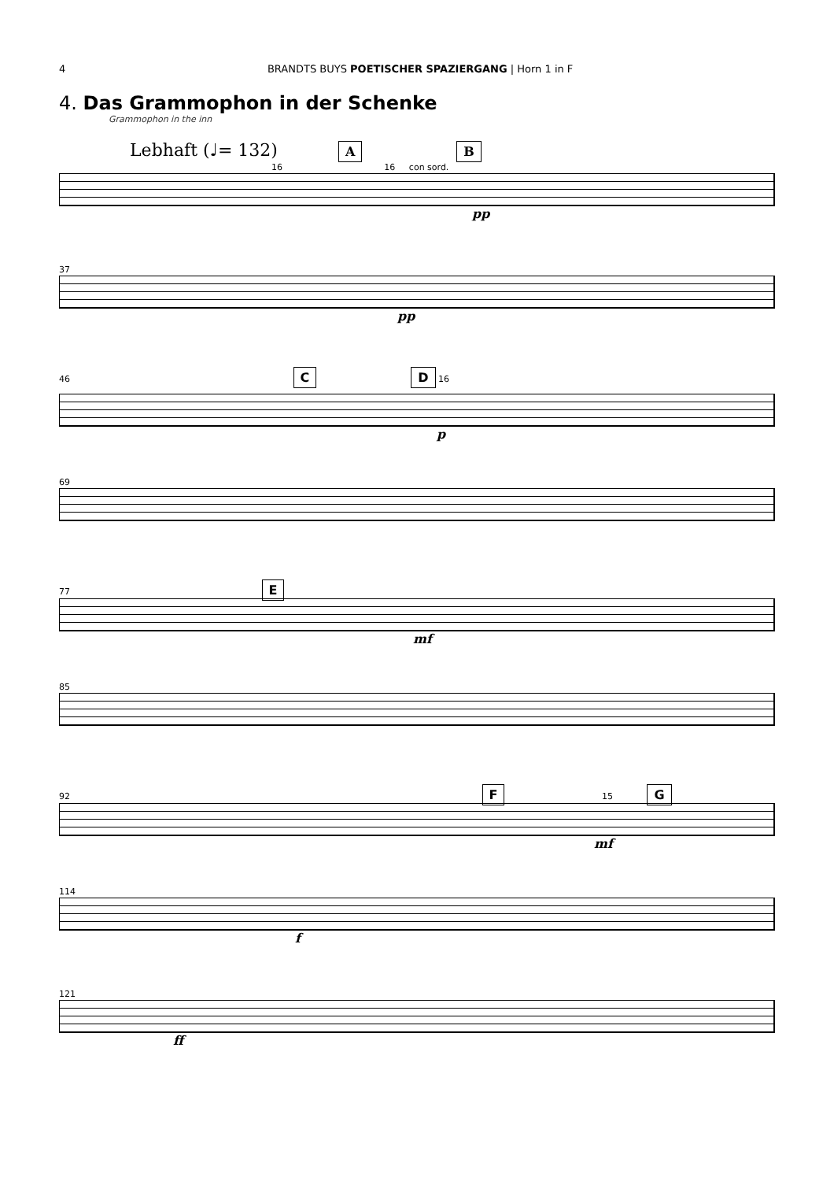4 BRANDTS BUYS POETISCHER SPAZIERGANG | Horn 1 in F
4. Das Grammophon in der Schenke
Grammophon in the inn
Lebhaft (♩= 132) A B
16 16 con sord.
pp
37
pp
46 C D 16
p
69
77 E
mf
85
92 F 15 G
mf
114
f
121
ff